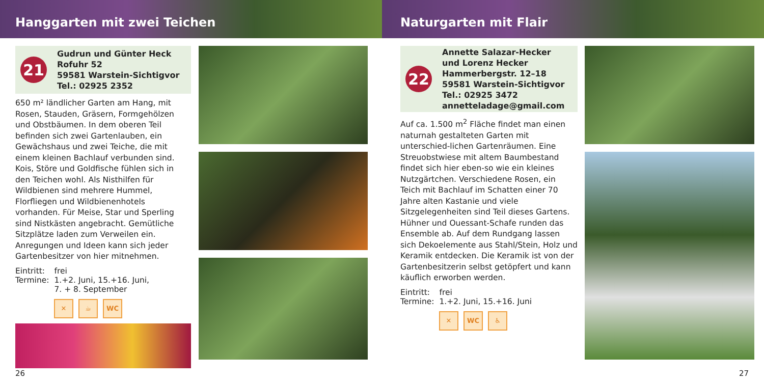Hanggarten mit zwei Teichen
21
Gudrun und Günter Heck
Rofuhr 52
59581 Warstein-Sichtigvor
Tel.: 02925 2352
650 m² ländlicher Garten am Hang, mit Rosen, Stauden, Gräsern, Formgehölzen und Obstbäumen. In dem oberen Teil befinden sich zwei Gartenlauben, ein Gewächshaus und zwei Teiche, die mit einem kleinen Bachlauf verbunden sind. Kois, Störe und Goldfische fühlen sich in den Teichen wohl. Als Nisthilfen für Wildbienen sind mehrere Hummel, Florfliegen und Wildbienenhotels vorhanden. Für Meise, Star und Sperling sind Nistkästen angebracht. Gemütliche Sitzplätze laden zum Verweilen ein. Anregungen und Ideen kann sich jeder Gartenbesitzer von hier mitnehmen.
| Eintritt: | frei |
| Termine: | 1.+2. Juni, 15.+16. Juni, 7. + 8. September |
✕ ☕ WC
26
Naturgarten mit Flair
22
Annette Salazar-Hecker
und Lorenz Hecker
Hammerbergstr. 12–18
59581 Warstein-Sichtigvor
Tel.: 02925 3472
annetteladage@gmail.com
Auf ca. 1.500 m<sup>2</sup> Fläche findet man einen naturnah gestalteten Garten mit unterschied-lichen Gartenräumen. Eine Streuobstwiese mit altem Baumbestand findet sich hier eben-so wie ein kleines Nutzgärtchen. Verschiedene Rosen, ein Teich mit Bachlauf im Schatten einer 70 Jahre alten Kastanie und viele Sitzgelegenheiten sind Teil dieses Gartens. Hühner und Ouessant-Schafe runden das Ensemble ab. Auf dem Rundgang lassen sich Dekoelemente aus Stahl/Stein, Holz und Keramik entdecken. Die Keramik ist von der Gartenbesitzerin selbst getöpfert und kann käuflich erworben werden.
| Eintritt: | frei |
| Termine: | 1.+2. Juni, 15.+16. Juni |
✕ WC ♿
27